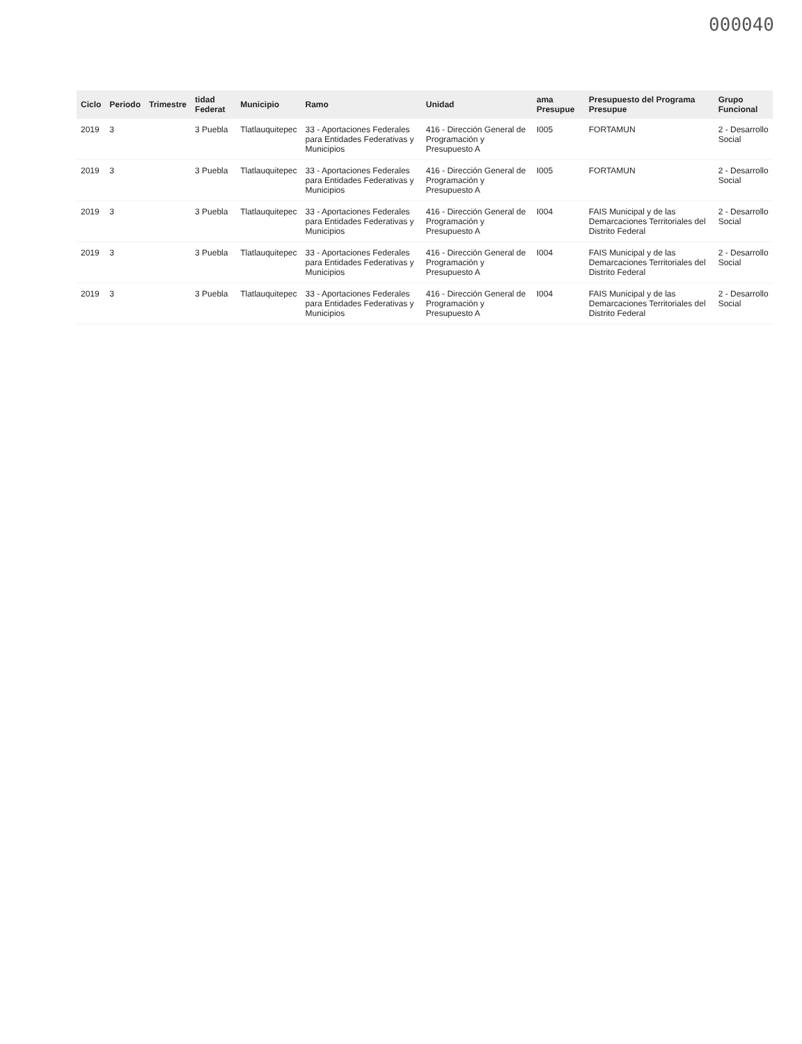000040
| Ciclo | Periodo | Trimestre | tidad Federat | Municipio | Ramo | Unidad | ama Presupue | Presupuesto del Programa Presupue | Grupo Funcional |
| --- | --- | --- | --- | --- | --- | --- | --- | --- | --- |
| 2019 | 3 | | 3 Puebla | Tlatlauquitepec | 33 - Aportaciones Federales para Entidades Federativas y Municipios | 416 - Dirección General de Programación y Presupuesto A | I005 | FORTAMUN | 2 - Desarrollo Social |
| 2019 | 3 | | 3 Puebla | Tlatlauquitepec | 33 - Aportaciones Federales para Entidades Federativas y Municipios | 416 - Dirección General de Programación y Presupuesto A | I005 | FORTAMUN | 2 - Desarrollo Social |
| 2019 | 3 | | 3 Puebla | Tlatlauquitepec | 33 - Aportaciones Federales para Entidades Federativas y Municipios | 416 - Dirección General de Programación y Presupuesto A | I004 | FAIS Municipal y de las Demarcaciones Territoriales del Distrito Federal | 2 - Desarrollo Social |
| 2019 | 3 | | 3 Puebla | Tlatlauquitepec | 33 - Aportaciones Federales para Entidades Federativas y Municipios | 416 - Dirección General de Programación y Presupuesto A | I004 | FAIS Municipal y de las Demarcaciones Territoriales del Distrito Federal | 2 - Desarrollo Social |
| 2019 | 3 | | 3 Puebla | Tlatlauquitepec | 33 - Aportaciones Federales para Entidades Federativas y Municipios | 416 - Dirección General de Programación y Presupuesto A | I004 | FAIS Municipal y de las Demarcaciones Territoriales del Distrito Federal | 2 - Desarrollo Social |